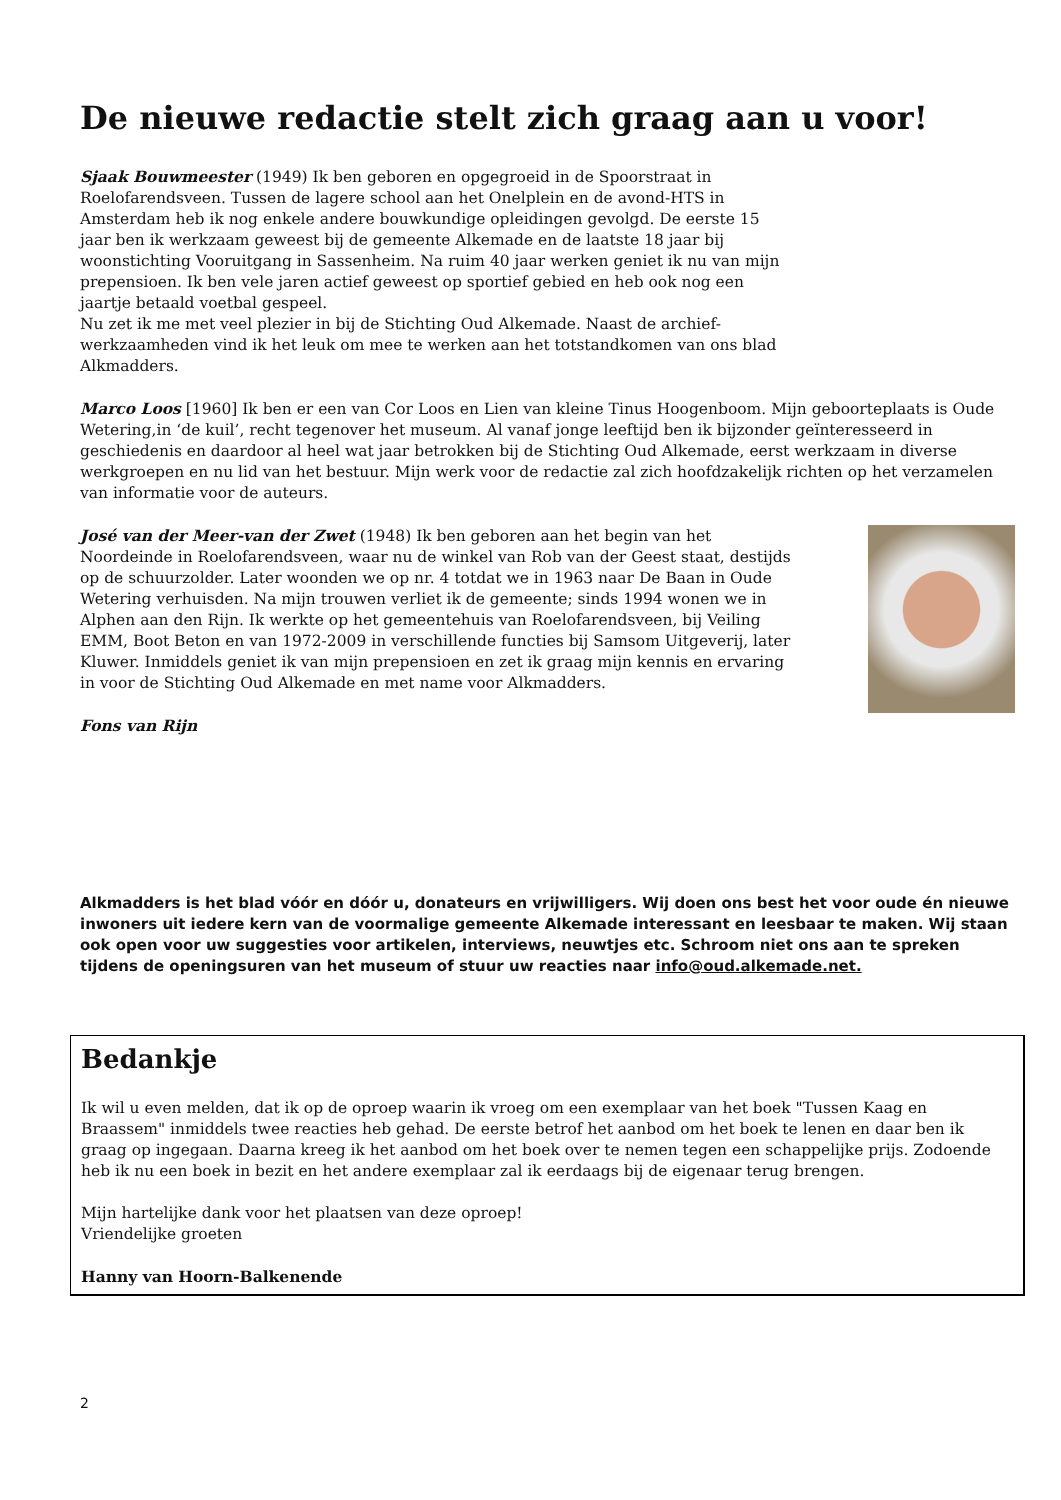De nieuwe redactie stelt zich graag aan u voor!
Sjaak Bouwmeester (1949) Ik ben geboren en opgegroeid in de Spoorstraat in Roelofarendsveen. Tussen de lagere school aan het Onelplein en de avond-HTS in Amsterdam heb ik nog enkele andere bouwkundige opleidingen gevolgd. De eerste 15 jaar ben ik werkzaam geweest bij de gemeente Alkemade en de laatste 18 jaar bij woonstichting Vooruitgang in Sassenheim. Na ruim 40 jaar werken geniet ik nu van mijn prepensioen. Ik ben vele jaren actief geweest op sportief gebied en heb ook nog een jaartje betaald voetbal gespeel.
Nu zet ik me met veel plezier in bij de Stichting Oud Alkemade. Naast de archief-werkzaamheden vind ik het leuk om mee te werken aan het totstandkomen van ons blad Alkmadders.
Marco Loos [1960] Ik ben er een van Cor Loos en Lien van kleine Tinus Hoogenboom. Mijn geboorteplaats is Oude Wetering,in ‘de kuil’, recht tegenover het museum. Al vanaf jonge leeftijd ben ik bijzonder geïnteresseerd in geschiedenis en daardoor al heel wat jaar betrokken bij de Stichting Oud Alkemade, eerst werkzaam in diverse werkgroepen en nu lid van het bestuur. Mijn werk voor de redactie zal zich hoofdzakelijk richten op het verzamelen van informatie voor de auteurs.
José van der Meer-van der Zwet (1948) Ik ben geboren aan het begin van het Noordeinde in Roelofarendsveen, waar nu de winkel van Rob van der Geest staat, destijds op de schuurzolder. Later woonden we op nr. 4 totdat we in 1963 naar De Baan in Oude Wetering verhuisden. Na mijn trouwen verliet ik de gemeente; sinds 1994 wonen we in Alphen aan den Rijn. Ik werkte op het gemeentehuis van Roelofarendsveen, bij Veiling EMM, Boot Beton en van 1972-2009 in verschillende functies bij Samsom Uitgeverij, later Kluwer. Inmiddels geniet ik van mijn prepensioen en zet ik graag mijn kennis en ervaring in voor de Stichting Oud Alkemade en met name voor Alkmadders.
Fons van Rijn
Alkmadders is het blad vóór en dóór u, donateurs en vrijwilligers. Wij doen ons best het voor oude én nieuwe inwoners uit iedere kern van de voormalige gemeente Alkemade interessant en leesbaar te maken. Wij staan ook open voor uw suggesties voor artikelen, interviews, neuwtjes etc. Schroom niet ons aan te spreken tijdens de openingsuren van het museum of stuur uw reacties naar info@oud.alkemade.net.
Bedankje
Ik wil u even melden, dat ik op de oproep waarin ik vroeg om een exemplaar van het boek "Tussen Kaag en Braassem" inmiddels twee reacties heb gehad. De eerste betrof het aanbod om het boek te lenen en daar ben ik graag op ingegaan. Daarna kreeg ik het aanbod om het boek over te nemen tegen een schappelijke prijs. Zodoende heb ik nu een boek in bezit en het andere exemplaar zal ik eerdaags bij de eigenaar terug brengen.
Mijn hartelijke dank voor het plaatsen van deze oproep!
Vriendelijke groeten
Hanny van Hoorn-Balkenende
2